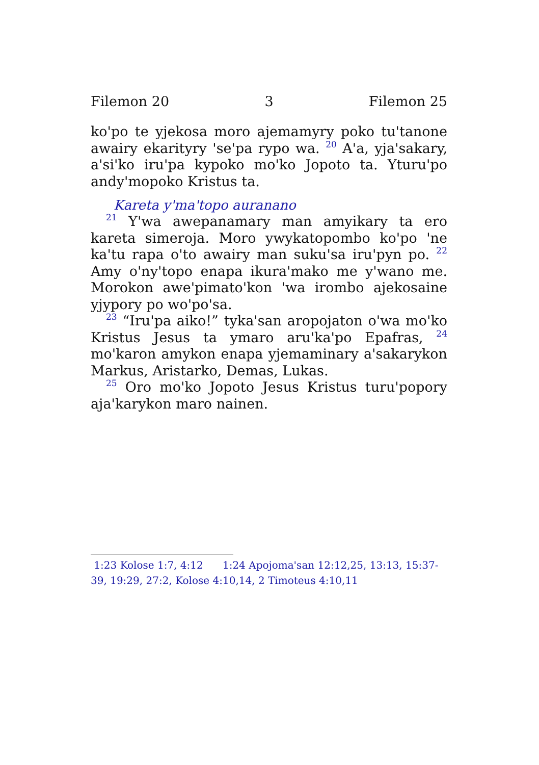Filemon 20 3 Filemon 25
ko'po te yjekosa moro ajemamyry poko tu'tanone awairy ekarityry 'se'pa rypo wa. <sup>20</sup> A'a, yja'sakary, a'si'ko iru'pa kypoko mo'ko Jopoto ta. Yturu'po andy'mopoko Kristus ta.
Kareta y'ma'topo auranano
<sup>21</sup> Y'wa awepanamary man amyikary ta ero kareta simeroja. Moro ywykatopombo ko'po 'ne ka'tu rapa o'to awairy man suku'sa iru'pyn po. <sup>22</sup> Amy o'ny'topo enapa ikura'mako me y'wano me. Morokon awe'pimato'kon 'wa irombo ajekosaine yjypory po wo'po'sa.
<sup>23</sup> “Iru'pa aiko!” tyka'san aropojaton o'wa mo'ko Kristus Jesus ta ymaro aru'ka'po Epafras, <sup>24</sup> mo'karon amykon enapa yjemaminary a'sakarykon Markus, Aristarko, Demas, Lukas.
<sup>25</sup> Oro mo'ko Jopoto Jesus Kristus turu'popory aja'karykon maro nainen.
1:23 Kolose 1:7, 4:12 1:24 Apojoma'san 12:12,25, 13:13, 15:37-39, 19:29, 27:2, Kolose 4:10,14, 2 Timoteus 4:10,11